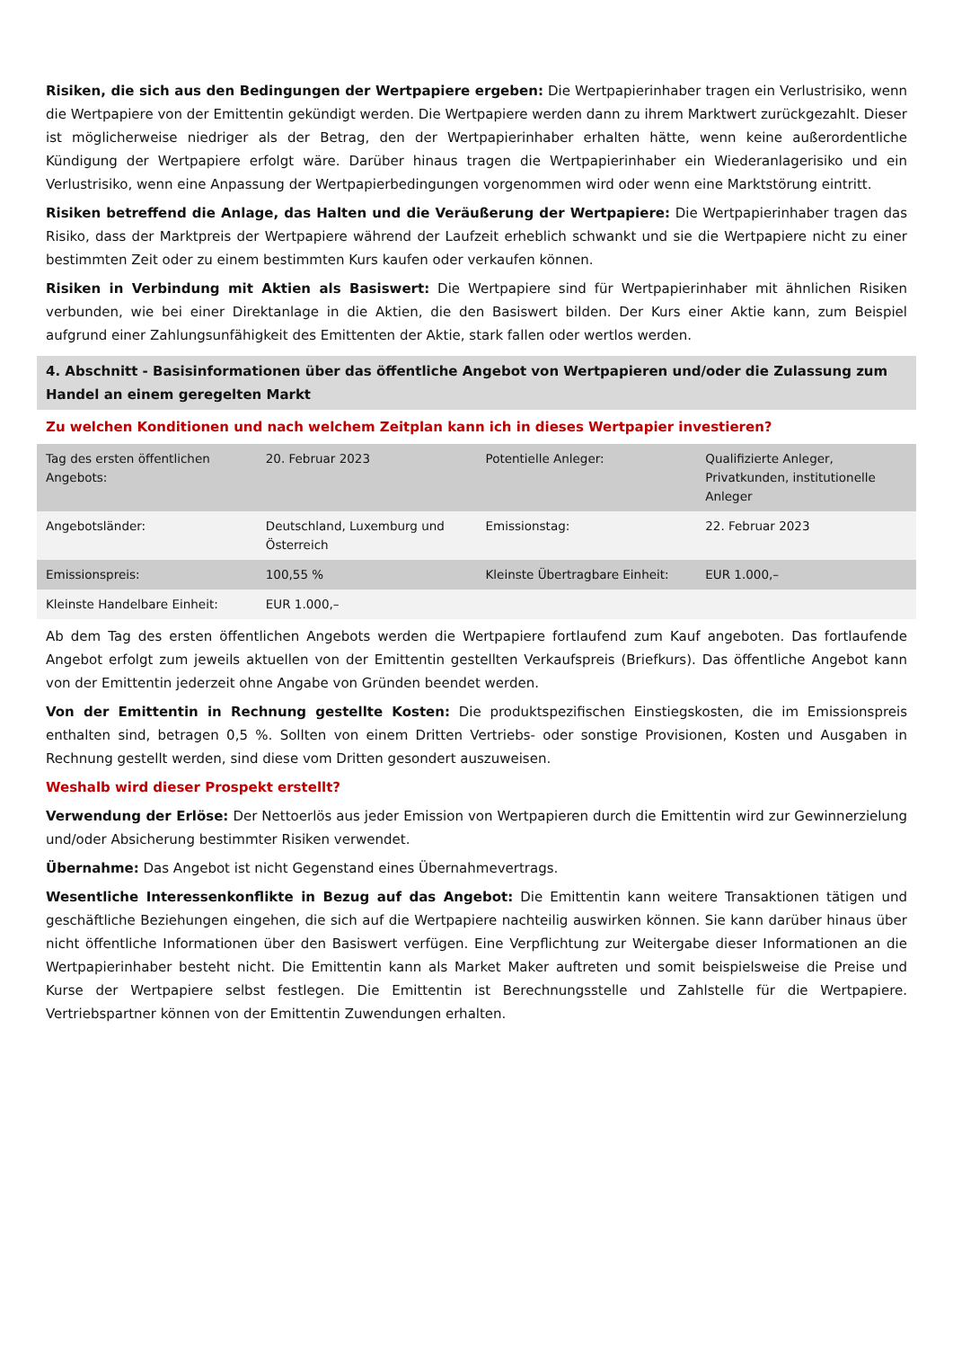Risiken, die sich aus den Bedingungen der Wertpapiere ergeben: Die Wertpapierinhaber tragen ein Verlustrisiko, wenn die Wertpapiere von der Emittentin gekündigt werden. Die Wertpapiere werden dann zu ihrem Marktwert zurückgezahlt. Dieser ist möglicherweise niedriger als der Betrag, den der Wertpapierinhaber erhalten hätte, wenn keine außerordentliche Kündigung der Wertpapiere erfolgt wäre. Darüber hinaus tragen die Wertpapierinhaber ein Wiederanlagerisiko und ein Verlustrisiko, wenn eine Anpassung der Wertpapierbedingungen vorgenommen wird oder wenn eine Marktstörung eintritt.
Risiken betreffend die Anlage, das Halten und die Veräußerung der Wertpapiere: Die Wertpapierinhaber tragen das Risiko, dass der Marktpreis der Wertpapiere während der Laufzeit erheblich schwankt und sie die Wertpapiere nicht zu einer bestimmten Zeit oder zu einem bestimmten Kurs kaufen oder verkaufen können.
Risiken in Verbindung mit Aktien als Basiswert: Die Wertpapiere sind für Wertpapierinhaber mit ähnlichen Risiken verbunden, wie bei einer Direktanlage in die Aktien, die den Basiswert bilden. Der Kurs einer Aktie kann, zum Beispiel aufgrund einer Zahlungsunfähigkeit des Emittenten der Aktie, stark fallen oder wertlos werden.
4. Abschnitt - Basisinformationen über das öffentliche Angebot von Wertpapieren und/oder die Zulassung zum Handel an einem geregelten Markt
Zu welchen Konditionen und nach welchem Zeitplan kann ich in dieses Wertpapier investieren?
| Tag des ersten öffentlichen Angebots: | 20. Februar 2023 | Potentielle Anleger: | Qualifizierte Anleger, Privatkunden, institutionelle Anleger |
| Angebotsländer: | Deutschland, Luxemburg und Österreich | Emissionstag: | 22. Februar 2023 |
| Emissionspreis: | 100,55 % | Kleinste Übertragbare Einheit: | EUR 1.000,– |
| Kleinste Handelbare Einheit: | EUR 1.000,– | | |
Ab dem Tag des ersten öffentlichen Angebots werden die Wertpapiere fortlaufend zum Kauf angeboten. Das fortlaufende Angebot erfolgt zum jeweils aktuellen von der Emittentin gestellten Verkaufspreis (Briefkurs). Das öffentliche Angebot kann von der Emittentin jederzeit ohne Angabe von Gründen beendet werden.
Von der Emittentin in Rechnung gestellte Kosten: Die produktspezifischen Einstiegskosten, die im Emissionspreis enthalten sind, betragen 0,5 %. Sollten von einem Dritten Vertriebs- oder sonstige Provisionen, Kosten und Ausgaben in Rechnung gestellt werden, sind diese vom Dritten gesondert auszuweisen.
Weshalb wird dieser Prospekt erstellt?
Verwendung der Erlöse: Der Nettoerlös aus jeder Emission von Wertpapieren durch die Emittentin wird zur Gewinnerzielung und/oder Absicherung bestimmter Risiken verwendet.
Übernahme: Das Angebot ist nicht Gegenstand eines Übernahmevertrags.
Wesentliche Interessenkonflikte in Bezug auf das Angebot: Die Emittentin kann weitere Transaktionen tätigen und geschäftliche Beziehungen eingehen, die sich auf die Wertpapiere nachteilig auswirken können. Sie kann darüber hinaus über nicht öffentliche Informationen über den Basiswert verfügen. Eine Verpflichtung zur Weitergabe dieser Informationen an die Wertpapierinhaber besteht nicht. Die Emittentin kann als Market Maker auftreten und somit beispielsweise die Preise und Kurse der Wertpapiere selbst festlegen. Die Emittentin ist Berechnungsstelle und Zahlstelle für die Wertpapiere. Vertriebspartner können von der Emittentin Zuwendungen erhalten.